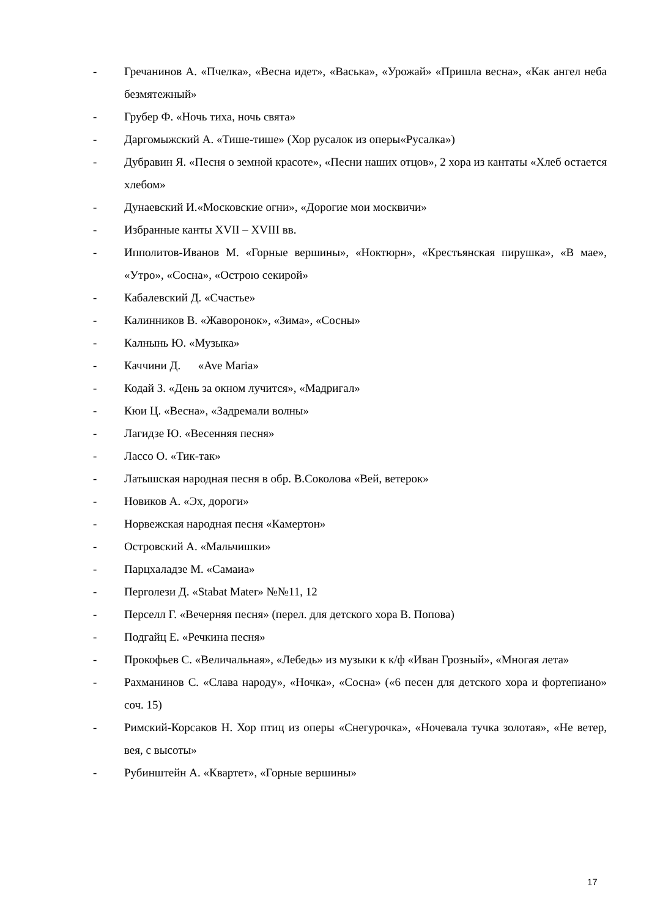- Гречанинов А. «Пчелка», «Весна идет», «Васька», «Урожай» «Пришла весна», «Как ангел неба безмятежный»
- Грубер Ф. «Ночь тиха, ночь свята»
- Даргомыжский А. «Тише-тише» (Хор русалок из оперы«Русалка»)
- Дубравин Я. «Песня о земной красоте», «Песни наших отцов», 2 хора из кантаты «Хлеб остается хлебом»
- Дунаевский И.«Московские огни», «Дорогие мои москвичи»
- Избранные канты XVII – XVIII вв.
- Ипполитов-Иванов М. «Горные вершины», «Ноктюрн», «Крестьянская пирушка», «В мае», «Утро», «Сосна», «Острою секирой»
- Кабалевский Д. «Счастье»
- Калинников В. «Жаворонок», «Зима», «Сосны»
- Калнынь Ю. «Музыка»
- Каччини Д. «Ave Maria»
- Кодай З. «День за окном лучится», «Мадригал»
- Кюи Ц. «Весна», «Задремали волны»
- Лагидзе Ю. «Весенняя песня»
- Лассо О. «Тик-так»
- Латышская народная песня в обр. В.Соколова «Вей, ветерок»
- Новиков А. «Эх, дороги»
- Норвежская народная песня «Камертон»
- Островский А. «Мальчишки»
- Парцхаладзе М. «Самаиа»
- Перголези Д. «Stabat Mater» №№11, 12
- Перселл Г. «Вечерняя песня» (перел. для детского хора В. Попова)
- Подгайц Е. «Речкина песня»
- Прокофьев С. «Величальная», «Лебедь» из музыки к к/ф «Иван Грозный», «Многая лета»
- Рахманинов С. «Слава народу», «Ночка», «Сосна» («6 песен для детского хора и фортепиано» соч. 15)
- Римский-Корсаков Н. Хор птиц из оперы «Снегурочка», «Ночевала тучка золотая», «Не ветер, вея, с высоты»
- Рубинштейн А. «Квартет», «Горные вершины»
17